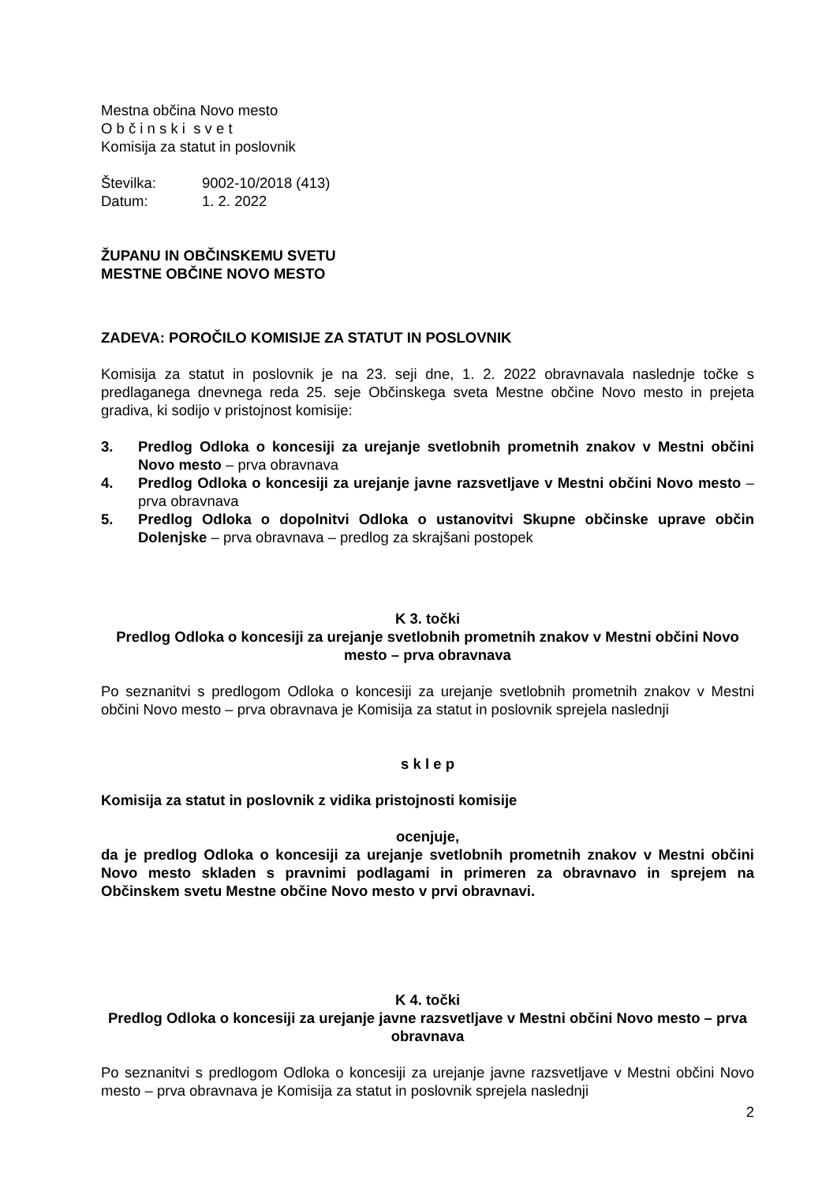Mestna občina Novo mesto
O b č i n s k i s v e t
Komisija za statut in poslovnik
Številka: 9002-10/2018 (413)
Datum: 1. 2. 2022
ŽUPANU IN OBČINSKEMU SVETU
MESTNE OBČINE NOVO MESTO
ZADEVA: POROČILO KOMISIJE ZA STATUT IN POSLOVNIK
Komisija za statut in poslovnik je na 23. seji dne, 1. 2. 2022 obravnavala naslednje točke s predlaganega dnevnega reda 25. seje Občinskega sveta Mestne občine Novo mesto in prejeta gradiva, ki sodijo v pristojnost komisije:
3. Predlog Odloka o koncesiji za urejanje svetlobnih prometnih znakov v Mestni občini Novo mesto – prva obravnava
4. Predlog Odloka o koncesiji za urejanje javne razsvetljave v Mestni občini Novo mesto – prva obravnava
5. Predlog Odloka o dopolnitvi Odloka o ustanovitvi Skupne občinske uprave občin Dolenjske – prva obravnava – predlog za skrajšani postopek
K 3. točki
Predlog Odloka o koncesiji za urejanje svetlobnih prometnih znakov v Mestni občini Novo mesto – prva obravnava
Po seznanitvi s predlogom Odloka o koncesiji za urejanje svetlobnih prometnih znakov v Mestni občini Novo mesto – prva obravnava je Komisija za statut in poslovnik sprejela naslednji
s k l e p
Komisija za statut in poslovnik z vidika pristojnosti komisije
ocenjuje,
da je predlog Odloka o koncesiji za urejanje svetlobnih prometnih znakov v Mestni občini Novo mesto skladen s pravnimi podlagami in primeren za obravnavo in sprejem na Občinskem svetu Mestne občine Novo mesto v prvi obravnavi.
K 4. točki
Predlog Odloka o koncesiji za urejanje javne razsvetljave v Mestni občini Novo mesto – prva obravnava
Po seznanitvi s predlogom Odloka o koncesiji za urejanje javne razsvetljave v Mestni občini Novo mesto – prva obravnava je Komisija za statut in poslovnik sprejela naslednji
2